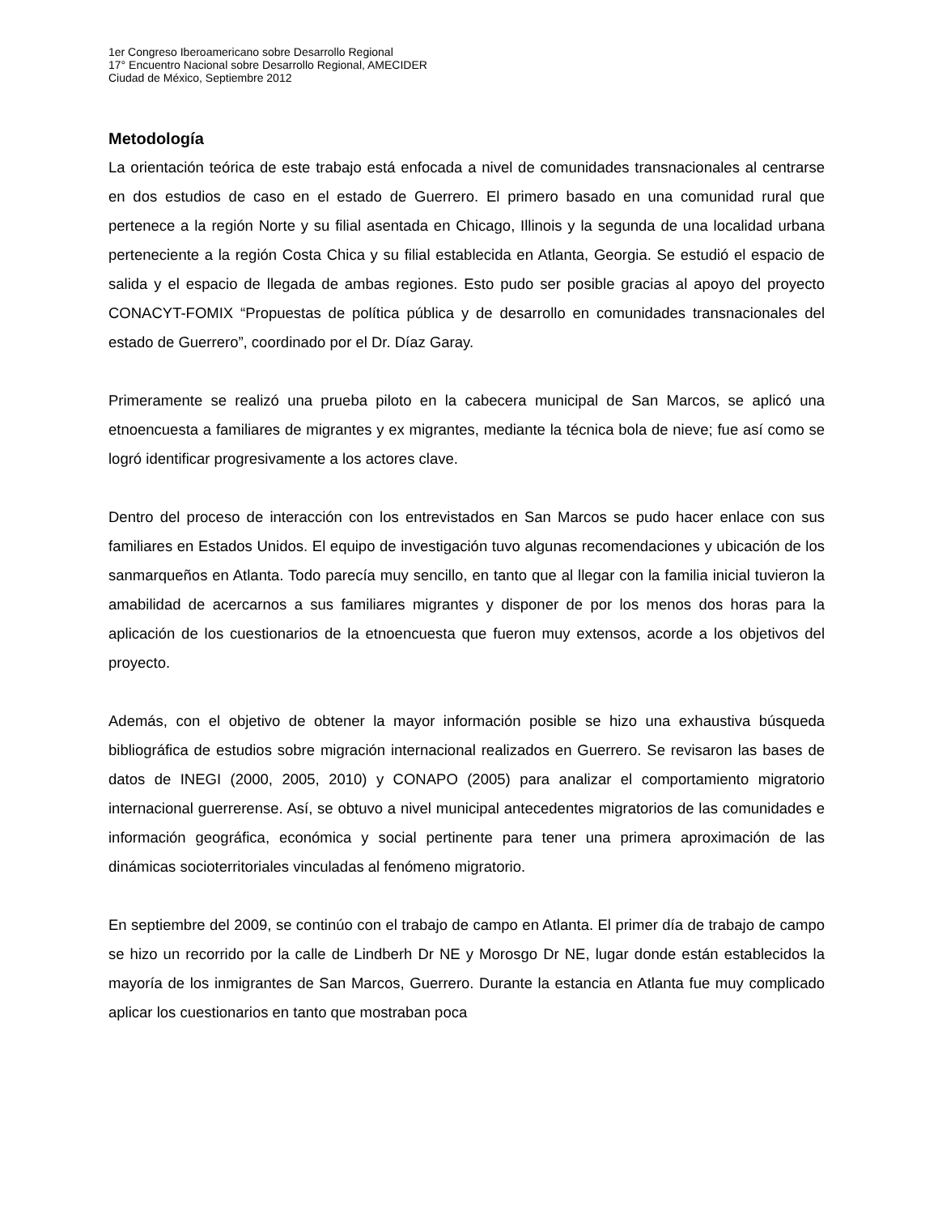1er Congreso Iberoamericano sobre Desarrollo Regional
17° Encuentro Nacional sobre Desarrollo Regional, AMECIDER
Ciudad de México, Septiembre 2012
Metodología
La orientación teórica de este trabajo está enfocada a nivel de comunidades transnacionales al centrarse en dos estudios de caso en el estado de Guerrero. El primero basado en una comunidad rural que pertenece a la región Norte y su filial asentada en Chicago, Illinois y la segunda de una localidad urbana perteneciente a la región Costa Chica y su filial establecida en Atlanta, Georgia. Se estudió el espacio de salida y el espacio de llegada de ambas regiones. Esto pudo ser posible gracias al apoyo del proyecto CONACYT-FOMIX “Propuestas de política pública y de desarrollo en comunidades transnacionales del estado de Guerrero”, coordinado por el Dr. Díaz Garay.
Primeramente se realizó una prueba piloto en la cabecera municipal de San Marcos, se aplicó una etnoencuesta a familiares de migrantes y ex migrantes, mediante la técnica bola de nieve; fue así como se logró identificar progresivamente a los actores clave.
Dentro del proceso de interacción con los entrevistados en San Marcos se pudo hacer enlace con sus familiares en Estados Unidos. El equipo de investigación tuvo algunas recomendaciones y ubicación de los sanmarqueños en Atlanta. Todo parecía muy sencillo, en tanto que al llegar con la familia inicial tuvieron la amabilidad de acercarnos a sus familiares migrantes y disponer de por los menos dos horas para la aplicación de los cuestionarios de la etnoencuesta que fueron muy extensos, acorde a los objetivos del proyecto.
Además, con el objetivo de obtener la mayor información posible se hizo una exhaustiva búsqueda bibliográfica de estudios sobre migración internacional realizados en Guerrero. Se revisaron las bases de datos de INEGI (2000, 2005, 2010) y CONAPO (2005) para analizar el comportamiento migratorio internacional guerrerense. Así, se obtuvo a nivel municipal antecedentes migratorios de las comunidades e información geográfica, económica y social pertinente para tener una primera aproximación de las dinámicas socioterritoriales vinculadas al fenómeno migratorio.
En septiembre del 2009, se continúo con el trabajo de campo en Atlanta. El primer día de trabajo de campo se hizo un recorrido por la calle de Lindberh Dr NE y Morosgo Dr NE, lugar donde están establecidos la mayoría de los inmigrantes de San Marcos, Guerrero. Durante la estancia en Atlanta fue muy complicado aplicar los cuestionarios en tanto que mostraban poca